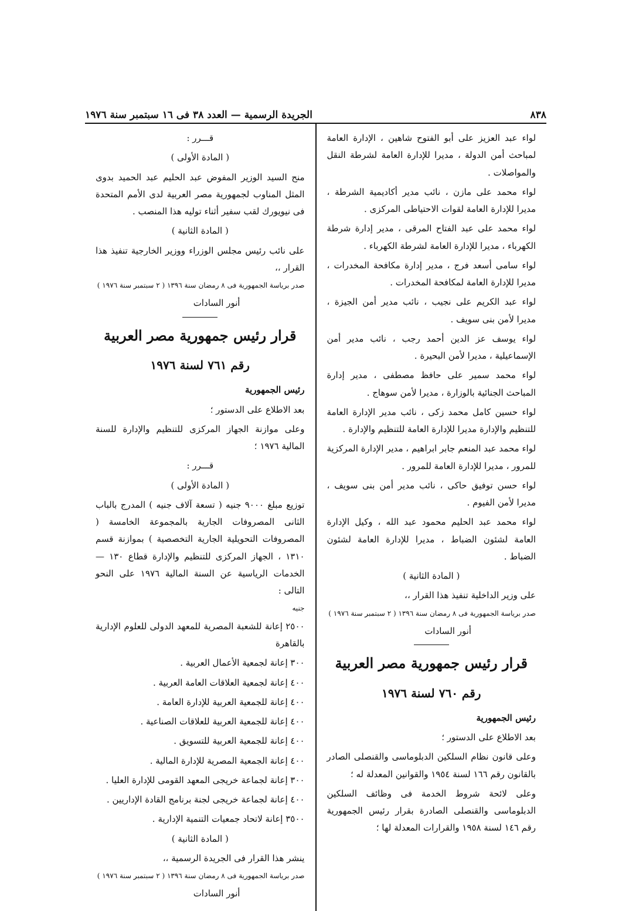٨٣٨ الجريدة الرسمية — العدد ٣٨ فى ١٦ سبتمبر سنة ١٩٧٦
لواء عبد العزيز على أبو الفتوح شاهين ، الإدارة العامة لمباحث أمن الدولة ، مديرا للإدارة العامة لشرطة النقل والمواصلات .
لواء محمد على مازن ، نائب مدير أكاديمية الشرطة ، مديرا للإدارة العامة لقوات الاحتياطى المركزى .
لواء محمد على عبد الفتاح المرقى ، مدير إدارة شرطة الكهرباء ، مديرا للإدارة العامة لشرطة الكهرباء .
لواء سامى أسعد فرج ، مدير إدارة مكافحة المخدرات ، مديرا للإدارة العامة لمكافحة المخدرات .
لواء عبد الكريم على نجيب ، نائب مدير أمن الجيزة ، مديرا لأمن بنى سويف .
لواء يوسف عز الدين أحمد رجب ، نائب مدير أمن الإسماعيلية ، مديرا لأمن البحيرة .
لواء محمد سمير على حافظ مصطفى ، مدير إدارة المباحث الجنائية بالوزارة ، مديرا لأمن سوهاج .
لواء حسين كامل محمد زكى ، نائب مدير الإدارة العامة للتنظيم والإدارة مديرا للإدارة العامة للتنظيم والإدارة .
لواء محمد عبد المنعم جابر ابراهيم ، مدير الإدارة المركزية للمرور ، مديرا للإدارة العامة للمرور .
لواء حسن توفيق حاكى ، نائب مدير أمن بنى سويف ، مديرا لأمن الفيوم .
لواء محمد عبد الحليم محمود عبد الله ، وكيل الإدارة العامة لشئون الضباط ، مديرا للإدارة العامة لشئون الضباط .
( المادة الثانية )
على وزير الداخلية تنفيذ هذا القرار ،،
صدر برياسة الجمهورية فى ٨ رمضان سنة ١٣٩٦ ( ٢ سبتمبر سنة ١٩٧٦ )
أنور السادات
قرار رئيس جمهورية مصر العربية
رقم ٧٦٠ لسنة ١٩٧٦
رئيس الجمهورية
بعد الاطلاع على الدستور ؛
وعلى قانون نظام السلكين الدبلوماسى والقنصلى الصادر بالقانون رقم ١٦٦ لسنة ١٩٥٤ والقوانين المعدلة له ؛
وعلى لائحة شروط الخدمة فى وظائف السلكين الدبلوماسى والقنصلى الصادرة بقرار رئيس الجمهورية رقم ١٤٦ لسنة ١٩٥٨ والقرارات المعدلة لها ؛
قـــرر :
( المادة الأولى )
منح السيد الوزير المفوض عبد الحليم عبد الحميد بدوى المثل المناوب لجمهورية مصر العربية لدى الأمم المتحدة فى نيويورك لقب سفير أثناء توليه هذا المنصب .
( المادة الثانية )
على نائب رئيس مجلس الوزراء ووزير الخارجية تنفيذ هذا القرار ،،
صدر برياسة الجمهورية فى ٨ رمضان سنة ١٣٩٦ ( ٢ سبتمبر سنة ١٩٧٦ )
أنور السادات
قرار رئيس جمهورية مصر العربية
رقم ٧٦١ لسنة ١٩٧٦
رئيس الجمهورية
بعد الاطلاع على الدستور ؛
وعلى موازنة الجهاز المركزى للتنظيم والإدارة للسنة المالية ١٩٧٦ ؛
قـــرر :
( المادة الأولى )
توزيع مبلغ ٩٠٠٠ جنيه ( تسعة آلاف جنيه ) المدرج بالباب الثانى المصروفات الجارية بالمجموعة الخامسة ( المصروفات التحويلية الجارية التخصصية ) بموازنة قسم ١٣١٠ ، الجهاز المركزى للتنظيم والإدارة قطاع ١٣٠ — الخدمات الرياسية عن السنة المالية ١٩٧٦ على النحو التالى :
جنيه
٢٥٠٠ إعانة للشعبة المصرية للمعهد الدولى للعلوم الإدارية بالقاهرة
٣٠٠ إعانة لجمعية الأعمال العربية .
٤٠٠ إعانة لجمعية العلاقات العامة العربية .
٤٠٠ إعانة للجمعية العربية للإدارة العامة .
٤٠٠ إعانة للجمعية العربية للعلاقات الصناعية .
٤٠٠ إعانة للجمعية العربية للتسويق .
٤٠٠ إعانة الجمعية المصرية للإدارة المالية .
٣٠٠ إعانة لجماعة خريجى المعهد القومى للإدارة العليا .
٤٠٠ إعانة لجماعة خريجى لجنة برنامج القادة الإداريين .
٣٥٠٠ إعانة لاتحاد جمعيات التنمية الإدارية .
( المادة الثانية )
ينشر هذا القرار فى الجريدة الرسمية ،،
صدر برياسة الجمهورية فى ٨ رمضان سنة ١٣٩٦ ( ٢ سبتمبر سنة ١٩٧٦ )
أنور السادات